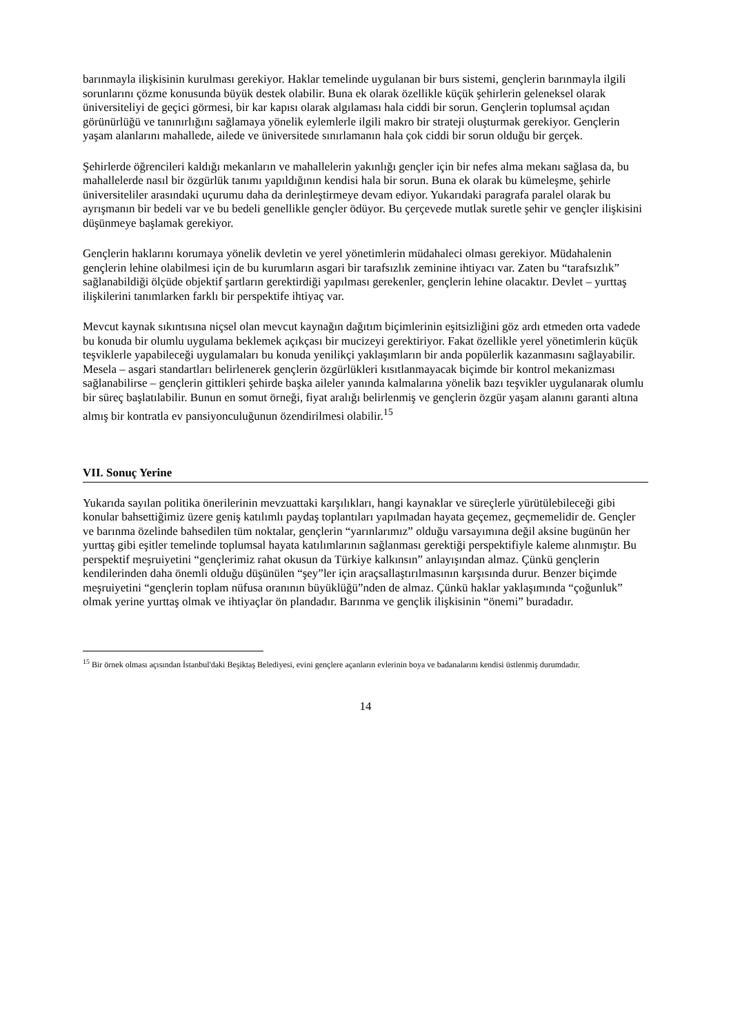barınmayla ilişkisinin kurulması gerekiyor. Haklar temelinde uygulanan bir burs sistemi, gençlerin barınmayla ilgili sorunlarını çözme konusunda büyük destek olabilir. Buna ek olarak özellikle küçük şehirlerin geleneksel olarak üniversiteliyi de geçici görmesi, bir kar kapısı olarak algılaması hala ciddi bir sorun. Gençlerin toplumsal açıdan görünürlüğü ve tanınırlığını sağlamaya yönelik eylemlerle ilgili makro bir strateji oluşturmak gerekiyor. Gençlerin yaşam alanlarını mahallede, ailede ve üniversitede sınırlamanın hala çok ciddi bir sorun olduğu bir gerçek.
Şehirlerde öğrencileri kaldığı mekanların ve mahallelerin yakınlığı gençler için bir nefes alma mekanı sağlasa da, bu mahallelerde nasıl bir özgürlük tanımı yapıldığının kendisi hala bir sorun. Buna ek olarak bu kümeleşme, şehirle üniversiteliler arasındaki uçurumu daha da derinleştirmeye devam ediyor. Yukarıdaki paragrafa paralel olarak bu ayrışmanın bir bedeli var ve bu bedeli genellikle gençler ödüyor. Bu çerçevede mutlak suretle şehir ve gençler ilişkisini düşünmeye başlamak gerekiyor.
Gençlerin haklarını korumaya yönelik devletin ve yerel yönetimlerin müdahaleci olması gerekiyor. Müdahalenin gençlerin lehine olabilmesi için de bu kurumların asgari bir tarafsızlık zeminine ihtiyacı var. Zaten bu “tarafsızlık” sağlanabildiği ölçüde objektif şartların gerektirdiği yapılması gerekenler, gençlerin lehine olacaktır. Devlet – yurttaş ilişkilerini tanımlarken farklı bir perspektife ihtiyaç var.
Mevcut kaynak sıkıntısına niçsel olan mevcut kaynağın dağıtım biçimlerinin eşitsizliğini göz ardı etmeden orta vadede bu konuda bir olumlu uygulama beklemek açıkçası bir mucizeyi gerektiriyor. Fakat özellikle yerel yönetimlerin küçük teşviklerle yapabileceği uygulamaları bu konuda yenilikçi yaklaşımların bir anda popülerlik kazanmasını sağlayabilir. Mesela – asgari standartları belirlenerek gençlerin özgürlükleri kısıtlanmayacak biçimde bir kontrol mekanizması sağlanabilirse – gençlerin gittikleri şehirde başka aileler yanında kalmalarına yönelik bazı teşvikler uygulanarak olumlu bir süreç başlatılabilir. Bunun en somut örneği, fiyat aralığı belirlenmiş ve gençlerin özgür yaşam alanını garanti altına almış bir kontratla ev pansiyonculuğunun özendirilmesi olabilir.<sup>15</sup>
VII. Sonuç Yerine
Yukarıda sayılan politika önerilerinin mevzuattaki karşılıkları, hangi kaynaklar ve süreçlerle yürütülebileceği gibi konular bahsettiğimiz üzere geniş katılımlı paydaş toplantıları yapılmadan hayata geçemez, geçmemelidir de. Gençler ve barınma özelinde bahsedilen tüm noktalar, gençlerin “yarınlarımız” olduğu varsayımına değil aksine bugünün her yurttaş gibi eşitler temelinde toplumsal hayata katılımlarının sağlanması gerektiği perspektifiyle kaleme alınmıştır. Bu perspektif meşruiyetini “gençlerimiz rahat okusun da Türkiye kalkınsın” anlayışından almaz. Çünkü gençlerin kendilerinden daha önemli olduğu düşünülen “şey”ler için araçsallaştırılmasının karşısında durur. Benzer biçimde meşruiyetini “gençlerin toplam nüfusa oranının büyüklüğü”nden de almaz. Çünkü haklar yaklaşımında “çoğunluk” olmak yerine yurttaş olmak ve ihtiyaçlar ön plandadır. Barınma ve gençlik ilişkisinin “önemi” buradadır.
<sup>15</sup> Bir örnek olması açısından İstanbul'daki Beşiktaş Belediyesi, evini gençlere açanların evlerinin boya ve badanalarını kendisi üstlenmiş durumdadır.
14